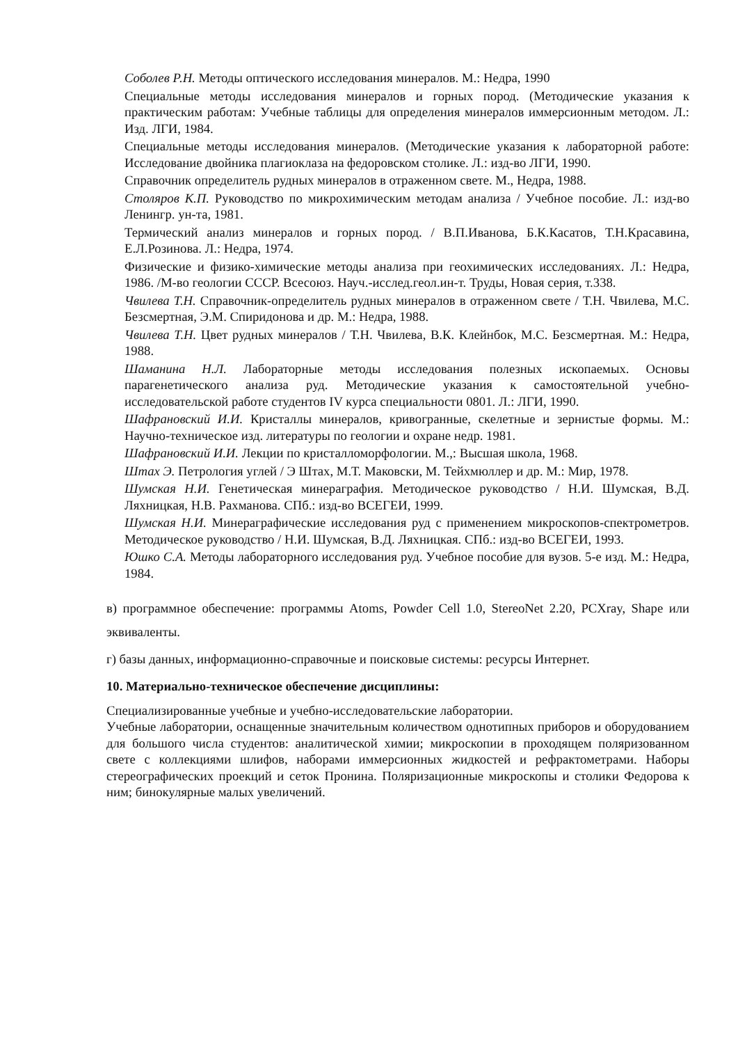Соболев Р.Н. Методы оптического исследования минералов. М.: Недра, 1990
Специальные методы исследования минералов и горных пород. (Методические указания к практическим работам: Учебные таблицы для определения минералов иммерсионным методом. Л.: Изд. ЛГИ, 1984.
Специальные методы исследования минералов. (Методические указания к лабораторной работе: Исследование двойника плагиоклаза на федоровском столике. Л.: изд-во ЛГИ, 1990.
Справочник определитель рудных минералов в отраженном свете. М., Недра, 1988.
Столяров К.П. Руководство по микрохимическим методам анализа / Учебное пособие. Л.: изд-во Ленингр. ун-та, 1981.
Термический анализ минералов и горных пород. / В.П.Иванова, Б.К.Касатов, Т.Н.Красавина, Е.Л.Розинова. Л.: Недра, 1974.
Физические и физико-химические методы анализа при геохимических исследованиях. Л.: Недра, 1986. /М-во геологии СССР. Всесоюз. Науч.-исслед.геол.ин-т. Труды, Новая серия, т.338.
Чвилева Т.Н. Справочник-определитель рудных минералов в отраженном свете / Т.Н. Чвилева, М.С. Безсмертная, Э.М. Спиридонова и др. М.: Недра, 1988.
Чвилева Т.Н. Цвет рудных минералов / Т.Н. Чвилева, В.К. Клейнбок, М.С. Безсмертная. М.: Недра, 1988.
Шаманина Н.Л. Лабораторные методы исследования полезных ископаемых. Основы парагенетического анализа руд. Методические указания к самостоятельной учебно-исследовательской работе студентов IV курса специальности 0801. Л.: ЛГИ, 1990.
Шафрановский И.И. Кристаллы минералов, кривогранные, скелетные и зернистые формы. М.: Научно-техническое изд. литературы по геологии и охране недр. 1981.
Шафрановский И.И. Лекции по кристалломорфологии. М.,: Высшая школа, 1968.
Штах Э. Петрология углей / Э Штах, М.Т. Маковски, М. Тейхмюллер и др. М.: Мир, 1978.
Шумская Н.И. Генетическая минераграфия. Методическое руководство / Н.И. Шумская, В.Д. Ляхницкая, Н.В. Рахманова. СПб.: изд-во ВСЕГЕИ, 1999.
Шумская Н.И. Минераграфические исследования руд с применением микроскопов-спектрометров. Методическое руководство / Н.И. Шумская, В.Д. Ляхницкая. СПб.: изд-во ВСЕГЕИ, 1993.
Юшко С.А. Методы лабораторного исследования руд. Учебное пособие для вузов. 5-е изд. М.: Недра, 1984.
в) программное обеспечение: программы Atoms, Powder Cell 1.0, StereoNet 2.20, PCXray, Shape или эквиваленты.
г) базы данных, информационно-справочные и поисковые системы: ресурсы Интернет.
10. Материально-техническое обеспечение дисциплины:
Специализированные учебные и учебно-исследовательские лаборатории.
Учебные лаборатории, оснащенные значительным количеством однотипных приборов и оборудованием для большого числа студентов: аналитической химии; микроскопии в проходящем поляризованном свете с коллекциями шлифов, наборами иммерсионных жидкостей и рефрактометрами. Наборы стереографических проекций и сеток Пронина. Поляризационные микроскопы и столики Федорова к ним; бинокулярные малых увеличений.